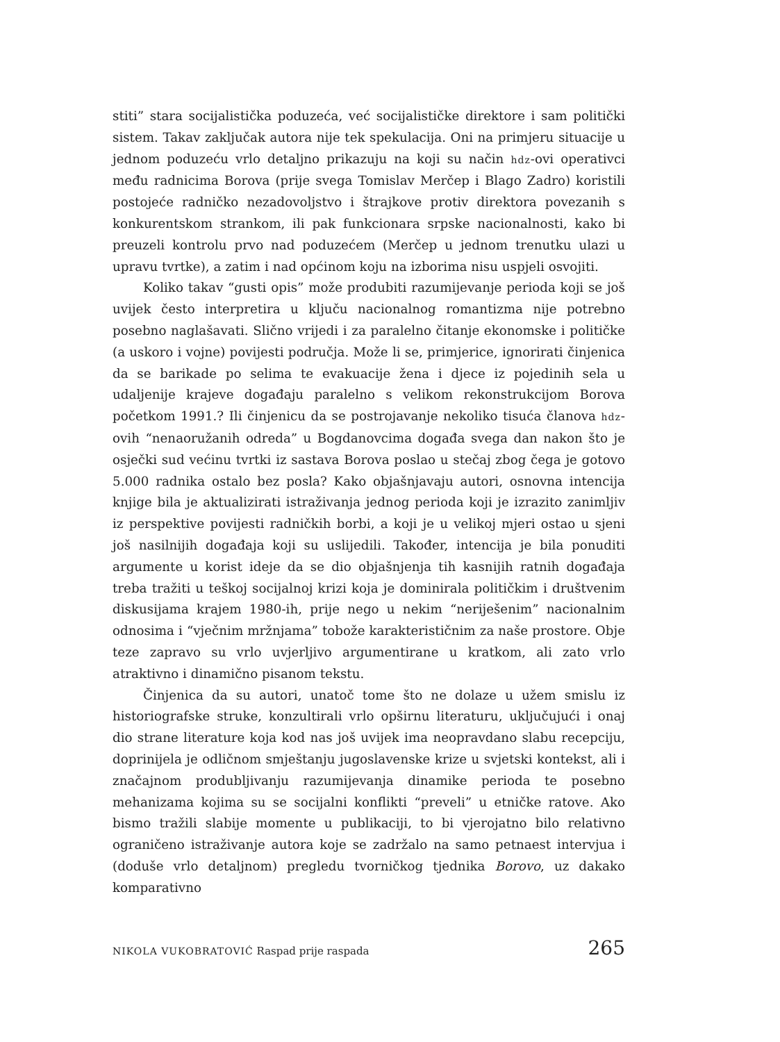stiti” stara socijalistička poduzeća, već socijalističke direktore i sam politički sistem. Takav zaključak autora nije tek spekulacija. Oni na primjeru situacije u jednom poduzeću vrlo detaljno prikazuju na koji su način hdz-ovi operativci među radnicima Borova (prije svega Tomislav Merčep i Blago Zadro) koristili postojeće radničko nezadovoljstvo i štrajkove protiv direktora povezanih s konkurentskom strankom, ili pak funkcionara srpske nacionalnosti, kako bi preuzeli kontrolu prvo nad poduzećem (Merčep u jednom trenutku ulazi u upravu tvrtke), a zatim i nad općinom koju na izborima nisu uspjeli osvojiti.
Koliko takav “gusti opis” može produbiti razumijevanje perioda koji se još uvijek često interpretira u ključu nacionalnog romantizma nije potrebno posebno naglašavati. Slično vrijedi i za paralelno čitanje ekonomske i političke (a uskoro i vojne) povijesti područja. Može li se, primjerice, ignorirati činjenica da se barikade po selima te evakuacije žena i djece iz pojedinih sela u udaljenije krajeve događaju paralelno s velikom rekonstrukcijom Borova početkom 1991.? Ili činjenicu da se postrojavanje nekoliko tisuća članova hdz-ovih “nenaoružanih odreda” u Bogdanovcima događa svega dan nakon što je osječki sud većinu tvrtki iz sastava Borova poslao u stečaj zbog čega je gotovo 5.000 radnika ostalo bez posla? Kako objašnjavaju autori, osnovna intencija knjige bila je aktualizirati istraživanja jednog perioda koji je izrazito zanimljiv iz perspektive povijesti radničkih borbi, a koji je u velikoj mjeri ostao u sjeni još nasilnijih događaja koji su uslijedili. Također, intencija je bila ponuditi argumente u korist ideje da se dio objašnjenja tih kasnijih ratnih događaja treba tražiti u teškoj socijalnoj krizi koja je dominirala političkim i društvenim diskusijama krajem 1980-ih, prije nego u nekim “neriješenim” nacionalnim odnosima i “vječnim mržnjama” tobože karakterističnim za naše prostore. Obje teze zapravo su vrlo uvjerljivo argumentirane u kratkom, ali zato vrlo atraktivno i dinamično pisanom tekstu.
Činjenica da su autori, unatoč tome što ne dolaze u užem smislu iz historiografske struke, konzultirali vrlo opširnu literaturu, uključujući i onaj dio strane literature koja kod nas još uvijek ima neopravdano slabu recepciju, doprinijela je odličnom smještanju jugoslavenske krize u svjetski kontekst, ali i značajnom produbljivanju razumijevanja dinamike perioda te posebno mehanizama kojima su se socijalni konflikti “preveli” u etničke ratove. Ako bismo tražili slabije momente u publikaciji, to bi vjerojatno bilo relativno ograničeno istraživanje autora koje se zadržalo na samo petnaest intervjua i (doduše vrlo detaljnom) pregledu tvorničkog tjednika Borovo, uz dakako komparativno
NIKOLA VUKOBRATOVIĆ Raspad prije raspada 265